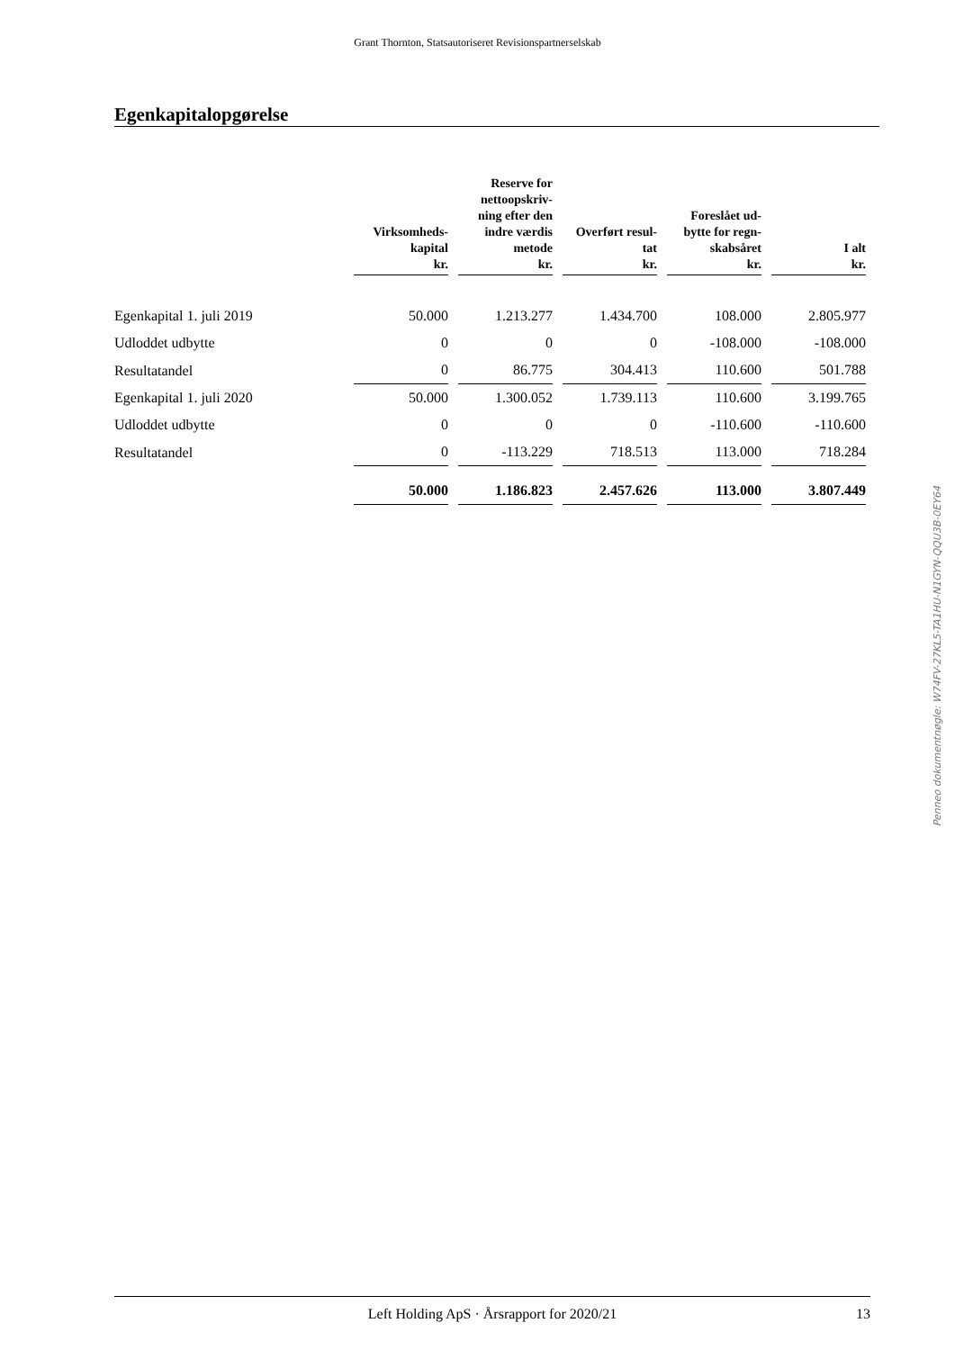Grant Thornton, Statsautoriseret Revisionspartnerselskab
Egenkapitalopgørelse
| | Virksomheds- kapital kr. | Reserve for nettoopskriv- ning efter den indre værdis metode kr. | Overført resul- tat kr. | Foreslået ud- bytte for regn- skabsåret kr. | I alt kr. |
| --- | --- | --- | --- | --- | --- |
| Egenkapital 1. juli 2019 | 50.000 | 1.213.277 | 1.434.700 | 108.000 | 2.805.977 |
| Udloddet udbytte | 0 | 0 | 0 | -108.000 | -108.000 |
| Resultatandel | 0 | 86.775 | 304.413 | 110.600 | 501.788 |
| Egenkapital 1. juli 2020 | 50.000 | 1.300.052 | 1.739.113 | 110.600 | 3.199.765 |
| Udloddet udbytte | 0 | 0 | 0 | -110.600 | -110.600 |
| Resultatandel | 0 | -113.229 | 718.513 | 113.000 | 718.284 |
| | 50.000 | 1.186.823 | 2.457.626 | 113.000 | 3.807.449 |
Penneo dokumentnøgle: W74FV-27KL5-TA1HU-N1GYN-QQU3B-0EY64
Left Holding ApS · Årsrapport for 2020/21 13